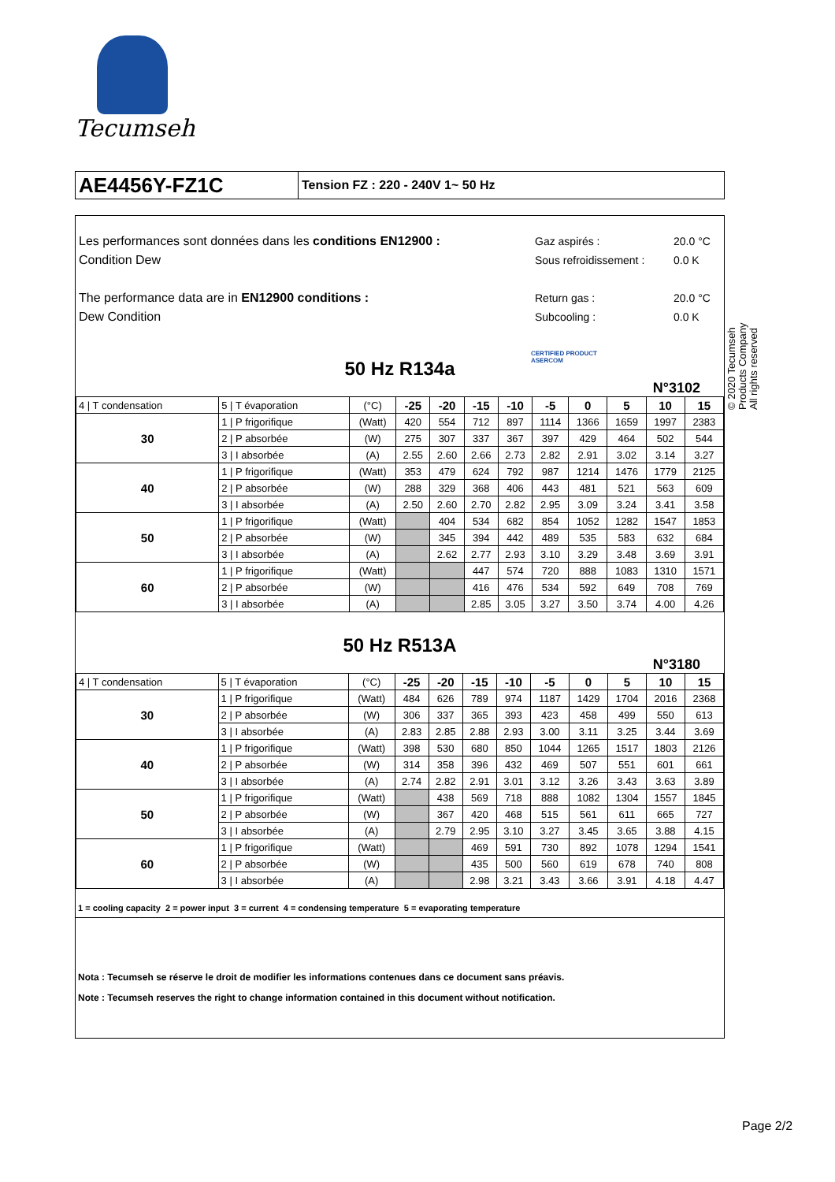Tecumseh
AE4456Y-FZ1C
Tension FZ : 220 - 240V 1~ 50 Hz
© 2020 Tecumseh Products Company
All rights reserved
Les performances sont données dans les conditions EN12900 :
Condition Dew
The performance data are in EN12900 conditions :
Dew Condition
Gaz aspirés : 20.0 °C Sous refroidissement : 0.0 K Return gas : 20.0 °C Subcooling : 0.0 K
50 Hz R134a
CERTIFIED PRODUCT
ASERCOM
N°3102
| 4 / T condensation | 5 / T évaporation | (°C) | -25 | -20 | -15 | -10 | -5 | 0 | 5 | 10 | 15 |
| 30 | 1 / P frigorifique | (Watt) | 420 | 554 | 712 | 897 | 1114 | 1366 | 1659 | 1997 | 2383 |
| | 2 / P absorbée | (W) | 275 | 307 | 337 | 367 | 397 | 429 | 464 | 502 | 544 |
| | 3 / I absorbée | (A) | 2.55 | 2.60 | 2.66 | 2.73 | 2.82 | 2.91 | 3.02 | 3.14 | 3.27 |
| 40 | 1 / P frigorifique | (Watt) | 353 | 479 | 624 | 792 | 987 | 1214 | 1476 | 1779 | 2125 |
| | 2 / P absorbée | (W) | 288 | 329 | 368 | 406 | 443 | 481 | 521 | 563 | 609 |
| | 3 / I absorbée | (A) | 2.50 | 2.60 | 2.70 | 2.82 | 2.95 | 3.09 | 3.24 | 3.41 | 3.58 |
| 50 | 1 / P frigorifique | (Watt) | | 404 | 534 | 682 | 854 | 1052 | 1282 | 1547 | 1853 |
| | 2 / P absorbée | (W) | | 345 | 394 | 442 | 489 | 535 | 583 | 632 | 684 |
| | 3 / I absorbée | (A) | | 2.62 | 2.77 | 2.93 | 3.10 | 3.29 | 3.48 | 3.69 | 3.91 |
| 60 | 1 / P frigorifique | (Watt) | | | 447 | 574 | 720 | 888 | 1083 | 1310 | 1571 |
| | 2 / P absorbée | (W) | | | 416 | 476 | 534 | 592 | 649 | 708 | 769 |
| | 3 / I absorbée | (A) | | | 2.85 | 3.05 | 3.27 | 3.50 | 3.74 | 4.00 | 4.26 |
50 Hz R513A
N°3180
| 4 / T condensation | 5 / T évaporation | (°C) | -25 | -20 | -15 | -10 | -5 | 0 | 5 | 10 | 15 |
| 30 | 1 / P frigorifique | (Watt) | 484 | 626 | 789 | 974 | 1187 | 1429 | 1704 | 2016 | 2368 |
| | 2 / P absorbée | (W) | 306 | 337 | 365 | 393 | 423 | 458 | 499 | 550 | 613 |
| | 3 / I absorbée | (A) | 2.83 | 2.85 | 2.88 | 2.93 | 3.00 | 3.11 | 3.25 | 3.44 | 3.69 |
| 40 | 1 / P frigorifique | (Watt) | 398 | 530 | 680 | 850 | 1044 | 1265 | 1517 | 1803 | 2126 |
| | 2 / P absorbée | (W) | 314 | 358 | 396 | 432 | 469 | 507 | 551 | 601 | 661 |
| | 3 / I absorbée | (A) | 2.74 | 2.82 | 2.91 | 3.01 | 3.12 | 3.26 | 3.43 | 3.63 | 3.89 |
| 50 | 1 / P frigorifique | (Watt) | | 438 | 569 | 718 | 888 | 1082 | 1304 | 1557 | 1845 |
| | 2 / P absorbée | (W) | | 367 | 420 | 468 | 515 | 561 | 611 | 665 | 727 |
| | 3 / I absorbée | (A) | | 2.79 | 2.95 | 3.10 | 3.27 | 3.45 | 3.65 | 3.88 | 4.15 |
| 60 | 1 / P frigorifique | (Watt) | | | 469 | 591 | 730 | 892 | 1078 | 1294 | 1541 |
| | 2 / P absorbée | (W) | | | 435 | 500 | 560 | 619 | 678 | 740 | 808 |
| | 3 / I absorbée | (A) | | | 2.98 | 3.21 | 3.43 | 3.66 | 3.91 | 4.18 | 4.47 |
1 = cooling capacity 2 = power input 3 = current 4 = condensing temperature 5 = evaporating temperature
Nota : Tecumseh se réserve le droit de modifier les informations contenues dans ce document sans préavis.
Note : Tecumseh reserves the right to change information contained in this document without notification.
Page 2/2